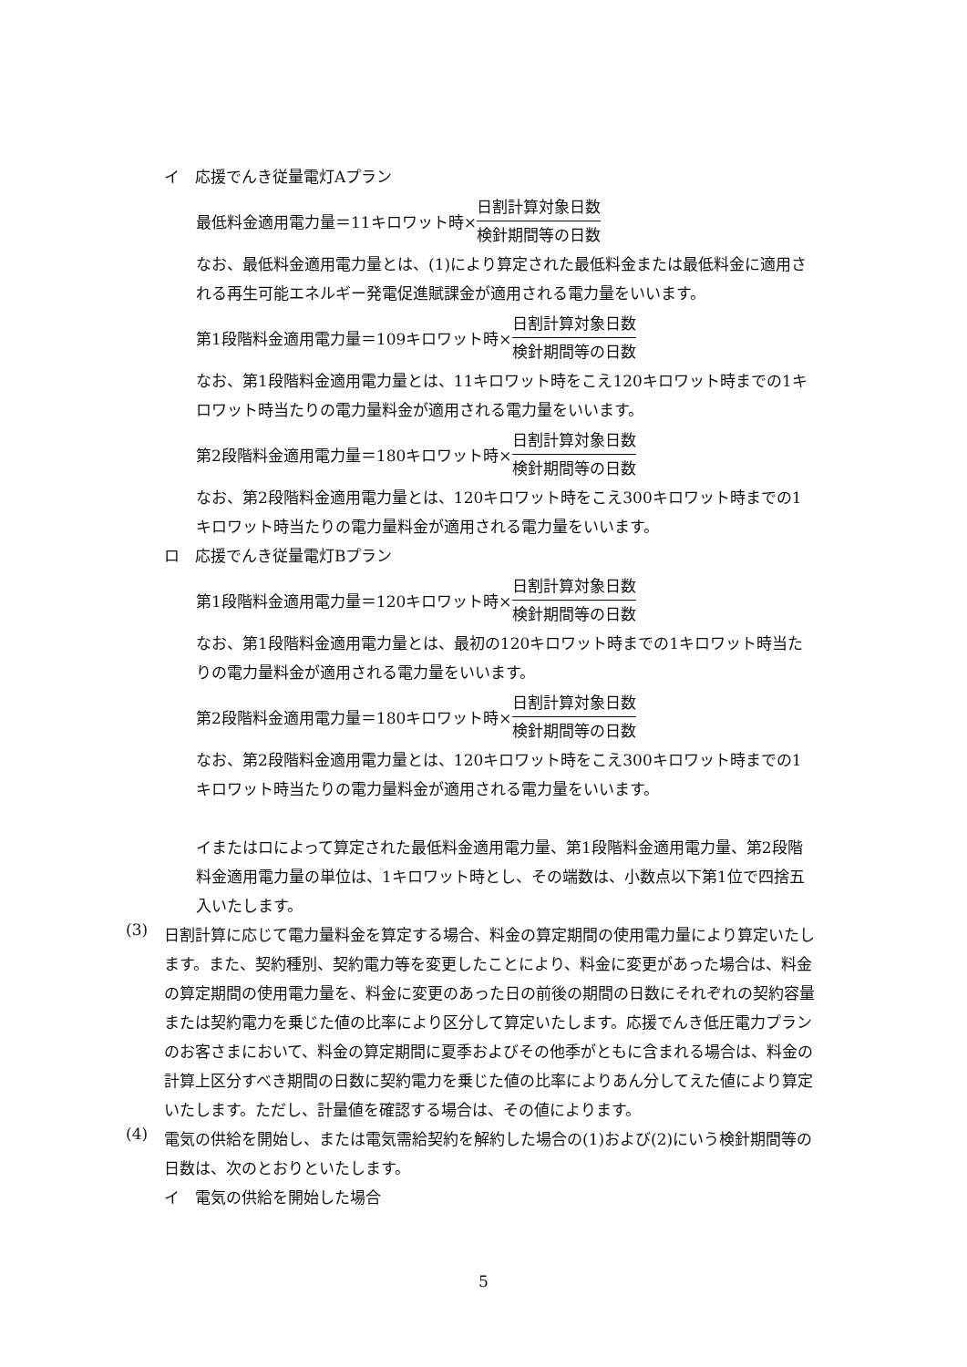イ　応援でんき従量電灯Aプラン
最低料金適用電力量＝11キロワット時× 日割計算対象日数 検針期間等の日数
なお、最低料金適用電力量とは、(1)により算定された最低料金または最低料金に適用される再生可能エネルギー発電促進賦課金が適用される電力量をいいます。
第1段階料金適用電力量＝109キロワット時× 日割計算対象日数 検針期間等の日数
なお、第1段階料金適用電力量とは、11キロワット時をこえ120キロワット時までの1キロワット時当たりの電力量料金が適用される電力量をいいます。
第2段階料金適用電力量＝180キロワット時× 日割計算対象日数 検針期間等の日数
なお、第2段階料金適用電力量とは、120キロワット時をこえ300キロワット時までの1キロワット時当たりの電力量料金が適用される電力量をいいます。
ロ　応援でんき従量電灯Bプラン
第1段階料金適用電力量＝120キロワット時× 日割計算対象日数 検針期間等の日数
なお、第1段階料金適用電力量とは、最初の120キロワット時までの1キロワット時当たりの電力量料金が適用される電力量をいいます。
第2段階料金適用電力量＝180キロワット時× 日割計算対象日数 検針期間等の日数
なお、第2段階料金適用電力量とは、120キロワット時をこえ300キロワット時までの1キロワット時当たりの電力量料金が適用される電力量をいいます。
イまたはロによって算定された最低料金適用電力量、第1段階料金適用電力量、第2段階料金適用電力量の単位は、1キロワット時とし、その端数は、小数点以下第1位で四捨五入いたします。
(3)
日割計算に応じて電力量料金を算定する場合、料金の算定期間の使用電力量により算定いたします。また、契約種別、契約電力等を変更したことにより、料金に変更があった場合は、料金の算定期間の使用電力量を、料金に変更のあった日の前後の期間の日数にそれぞれの契約容量または契約電力を乗じた値の比率により区分して算定いたします。応援でんき低圧電力プランのお客さまにおいて、料金の算定期間に夏季およびその他季がともに含まれる場合は、料金の計算上区分すべき期間の日数に契約電力を乗じた値の比率によりあん分してえた値により算定いたします。ただし、計量値を確認する場合は、その値によります。
(4)
電気の供給を開始し、または電気需給契約を解約した場合の(1)および(2)にいう検針期間等の日数は、次のとおりといたします。
イ　電気の供給を開始した場合
5